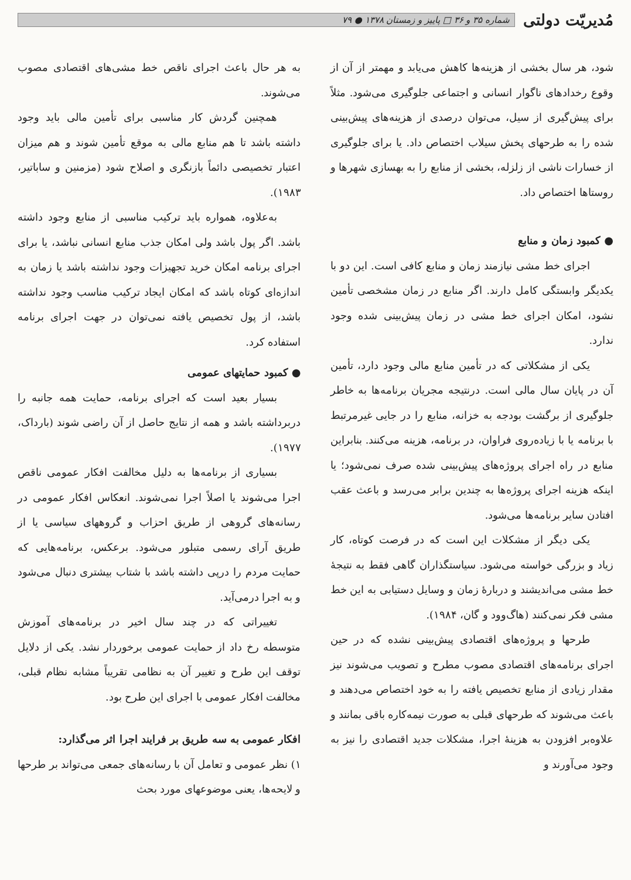مُدیریّت دولتی
شماره ۳۵ و ۳۶ □ پاییز و زمستان ۱۳۷۸ ● ۷۹
شود، هر سال بخشی از هزینه‌ها کاهش می‌یابد و مهمتر از آن از وقوع رخدادهای ناگوار انسانی و اجتماعی جلوگیری می‌شود. مثلاً برای پیش‌گیری از سیل، می‌توان درصدی از هزینه‌های پیش‌بینی شده را به طرحهای پخش سیلاب اختصاص داد. یا برای جلوگیری از خسارات ناشی از زلزله، بخشی از منابع را به بهسازی شهرها و روستاها اختصاص داد.
● کمبود زمان و منابع
اجرای خط مشی نیازمند زمان و منابع کافی است. این دو با یکدیگر وابستگی کامل دارند. اگر منابع در زمان مشخصی تأمین نشود، امکان اجرای خط مشی در زمان پیش‌بینی شده وجود ندارد.
یکی از مشکلاتی که در تأمین منابع مالی وجود دارد، تأمین آن در پایان سال مالی است. درنتیجه مجریان برنامه‌ها به خاطر جلوگیری از برگشت بودجه به خزانه، منابع را در جایی غیرمرتبط با برنامه یا با زیاده‌روی فراوان، در برنامه، هزینه می‌کنند. بنابراین منابع در راه اجرای پروژه‌های پیش‌بینی شده صرف نمی‌شود؛ یا اینکه هزینه اجرای پروژه‌ها به چندین برابر می‌رسد و باعث عقب افتادن سایر برنامه‌ها می‌شود.
یکی دیگر از مشکلات این است که در فرصت کوتاه، کار زیاد و بزرگی خواسته می‌شود. سیاستگذاران گاهی فقط به نتیجهٔ خط مشی می‌اندیشند و دربارهٔ زمان و وسایل دستیابی به این خط مشی فکر نمی‌کنند (هاگ‌وود و گان، ۱۹۸۴).
طرحها و پروژه‌های اقتصادی پیش‌بینی نشده که در حین اجرای برنامه‌های اقتصادی مصوب مطرح و تصویب می‌شوند نیز مقدار زیادی از منابع تخصیص یافته را به خود اختصاص می‌دهند و باعث می‌شوند که طرحهای قبلی به صورت نیمه‌کاره باقی بمانند و علاوه‌بر افزودن به هزینهٔ اجرا، مشکلات جدید اقتصادی را نیز به وجود می‌آورند و
به هر حال باعث اجرای ناقص خط مشی‌های اقتصادی مصوب می‌شوند.
همچنین گردش کار مناسبی برای تأمین مالی باید وجود داشته باشد تا هم منابع مالی به موقع تأمین شوند و هم میزان اعتبار تخصیصی دائماً بازنگری و اصلاح شود (مزمنین و ساباتیر، ۱۹۸۳).
به‌علاوه، همواره باید ترکیب مناسبی از منابع وجود داشته باشد. اگر پول باشد ولی امکان جذب منابع انسانی نباشد، یا برای اجرای برنامه امکان خرید تجهیزات وجود نداشته باشد یا زمان به اندازه‌ای کوتاه باشد که امکان ایجاد ترکیب مناسب وجود نداشته باشد، از پول تخصیص یافته نمی‌توان در جهت اجرای برنامه استفاده کرد.
● کمبود حمایتهای عمومی
بسیار بعید است که اجرای برنامه، حمایت همه جانبه را دربرداشته باشد و همه از نتایج حاصل از آن راضی شوند (بارداک، ۱۹۷۷).
بسیاری از برنامه‌ها به دلیل مخالفت افکار عمومی ناقص اجرا می‌شوند یا اصلاً اجرا نمی‌شوند. انعکاس افکار عمومی در رسانه‌های گروهی از طریق احزاب و گروههای سیاسی یا از طریق آرای رسمی متبلور می‌شود. برعکس، برنامه‌هایی که حمایت مردم را درپی داشته باشد با شتاب بیشتری دنبال می‌شود و به اجرا درمی‌آید.
تغییراتی که در چند سال اخیر در برنامه‌های آموزش متوسطه رخ داد از حمایت عمومی برخوردار نشد. یکی از دلایل توقف این طرح و تغییر آن به نظامی تقریباً مشابه نظام قبلی، مخالفت افکار عمومی با اجرای این طرح بود.
افکار عمومی به سه طریق بر فرایند اجرا اثر می‌گذارد:
۱) نظر عمومی و تعامل آن با رسانه‌های جمعی می‌تواند بر طرحها و لایحه‌ها، یعنی موضوعهای مورد بحث